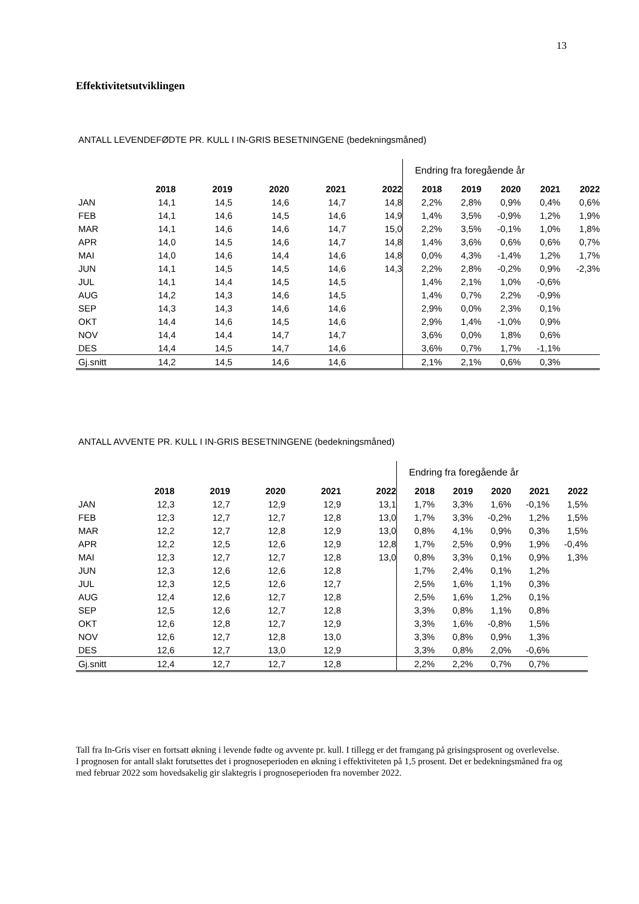13
Effektivitetsutviklingen
ANTALL LEVENDEFØDTE PR. KULL I IN-GRIS BESETNINGENE (bedekningsmåned)
| | | | | | | Endring fra foregående år | | | | |
| | 2018 | 2019 | 2020 | 2021 | 2022 | 2018 | 2019 | 2020 | 2021 | 2022 |
| JAN | 14,1 | 14,5 | 14,6 | 14,7 | 14,8 | 2,2% | 2,8% | 0,9% | 0,4% | 0,6% |
| FEB | 14,1 | 14,6 | 14,5 | 14,6 | 14,9 | 1,4% | 3,5% | -0,9% | 1,2% | 1,9% |
| MAR | 14,1 | 14,6 | 14,6 | 14,7 | 15,0 | 2,2% | 3,5% | -0,1% | 1,0% | 1,8% |
| APR | 14,0 | 14,5 | 14,6 | 14,7 | 14,8 | 1,4% | 3,6% | 0,6% | 0,6% | 0,7% |
| MAI | 14,0 | 14,6 | 14,4 | 14,6 | 14,8 | 0,0% | 4,3% | -1,4% | 1,2% | 1,7% |
| JUN | 14,1 | 14,5 | 14,5 | 14,6 | 14,3 | 2,2% | 2,8% | -0,2% | 0,9% | -2,3% |
| JUL | 14,1 | 14,4 | 14,5 | 14,5 | | 1,4% | 2,1% | 1,0% | -0,6% | |
| AUG | 14,2 | 14,3 | 14,6 | 14,5 | | 1,4% | 0,7% | 2,2% | -0,9% | |
| SEP | 14,3 | 14,3 | 14,6 | 14,6 | | 2,9% | 0,0% | 2,3% | 0,1% | |
| OKT | 14,4 | 14,6 | 14,5 | 14,6 | | 2,9% | 1,4% | -1,0% | 0,9% | |
| NOV | 14,4 | 14,4 | 14,7 | 14,7 | | 3,6% | 0,0% | 1,8% | 0,6% | |
| DES | 14,4 | 14,5 | 14,7 | 14,6 | | 3,6% | 0,7% | 1,7% | -1,1% | |
| Gj.snitt | 14,2 | 14,5 | 14,6 | 14,6 | | 2,1% | 2,1% | 0,6% | 0,3% | |
ANTALL AVVENTE PR. KULL I IN-GRIS BESETNINGENE (bedekningsmåned)
| | | | | | | Endring fra foregående år | | | | |
| | 2018 | 2019 | 2020 | 2021 | 2022 | 2018 | 2019 | 2020 | 2021 | 2022 |
| JAN | 12,3 | 12,7 | 12,9 | 12,9 | 13,1 | 1,7% | 3,3% | 1,6% | -0,1% | 1,5% |
| FEB | 12,3 | 12,7 | 12,7 | 12,8 | 13,0 | 1,7% | 3,3% | -0,2% | 1,2% | 1,5% |
| MAR | 12,2 | 12,7 | 12,8 | 12,9 | 13,0 | 0,8% | 4,1% | 0,9% | 0,3% | 1,5% |
| APR | 12,2 | 12,5 | 12,6 | 12,9 | 12,8 | 1,7% | 2,5% | 0,9% | 1,9% | -0,4% |
| MAI | 12,3 | 12,7 | 12,7 | 12,8 | 13,0 | 0,8% | 3,3% | 0,1% | 0,9% | 1,3% |
| JUN | 12,3 | 12,6 | 12,6 | 12,8 | | 1,7% | 2,4% | 0,1% | 1,2% | |
| JUL | 12,3 | 12,5 | 12,6 | 12,7 | | 2,5% | 1,6% | 1,1% | 0,3% | |
| AUG | 12,4 | 12,6 | 12,7 | 12,8 | | 2,5% | 1,6% | 1,2% | 0,1% | |
| SEP | 12,5 | 12,6 | 12,7 | 12,8 | | 3,3% | 0,8% | 1,1% | 0,8% | |
| OKT | 12,6 | 12,8 | 12,7 | 12,9 | | 3,3% | 1,6% | -0,8% | 1,5% | |
| NOV | 12,6 | 12,7 | 12,8 | 13,0 | | 3,3% | 0,8% | 0,9% | 1,3% | |
| DES | 12,6 | 12,7 | 13,0 | 12,9 | | 3,3% | 0,8% | 2,0% | -0,6% | |
| Gj.snitt | 12,4 | 12,7 | 12,7 | 12,8 | | 2,2% | 2,2% | 0,7% | 0,7% | |
Tall fra In-Gris viser en fortsatt økning i levende fødte og avvente pr. kull. I tillegg er det framgang på grisingsprosent og overlevelse. I prognosen for antall slakt forutsettes det i prognoseperioden en økning i effektiviteten på 1,5 prosent. Det er bedekningsmåned fra og med februar 2022 som hovedsakelig gir slaktegris i prognoseperioden fra november 2022.